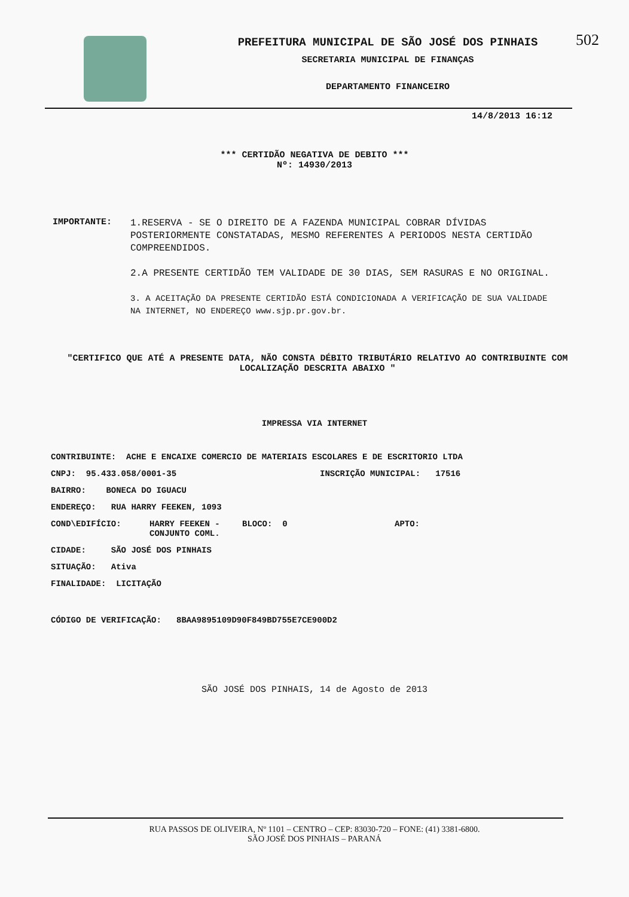502
PREFEITURA MUNICIPAL DE SÃO JOSÉ DOS PINHAIS
SECRETARIA MUNICIPAL DE FINANÇAS
DEPARTAMENTO FINANCEIRO
14/8/2013 16:12
*** CERTIDÃO NEGATIVA DE DEBITO ***
Nº: 14930/2013
IMPORTANTE:
1.RESERVA - SE O DIREITO DE A FAZENDA MUNICIPAL COBRAR DÍVIDAS POSTERIORMENTE CONSTATADAS, MESMO REFERENTES A PERIODOS NESTA CERTIDÃO COMPREENDIDOS.
2.A PRESENTE CERTIDÃO TEM VALIDADE DE 30 DIAS, SEM RASURAS E NO ORIGINAL.
3. A ACEITAÇÃO DA PRESENTE CERTIDÃO ESTÁ CONDICIONADA A VERIFICAÇÃO DE SUA VALIDADE NA INTERNET, NO ENDEREÇO www.sjp.pr.gov.br.
"CERTIFICO QUE ATÉ A PRESENTE DATA, NÃO CONSTA DÉBITO TRIBUTÁRIO RELATIVO AO CONTRIBUINTE COM LOCALIZAÇÃO DESCRITA ABAIXO "
IMPRESSA VIA INTERNET
CONTRIBUINTE: ACHE E ENCAIXE COMERCIO DE MATERIAIS ESCOLARES E DE ESCRITORIO LTDA
CNPJ: 95.433.058/0001-35 INSCRIÇÃO MUNICIPAL: 17516
BAIRRO: BONECA DO IGUACU
ENDEREÇO: RUA HARRY FEEKEN, 1093
COND\EDIFÍCIO: HARRY FEEKEN - CONJUNTO COML. BLOCO: 0 APTO:
CIDADE: SÃO JOSÉ DOS PINHAIS
SITUAÇÃO: Ativa
FINALIDADE: LICITAÇÃO
CÓDIGO DE VERIFICAÇÃO: 8BAA9895109D90F849BD755E7CE900D2
SÃO JOSÉ DOS PINHAIS, 14 de Agosto de 2013
RUA PASSOS DE OLIVEIRA, Nº 1101 – CENTRO – CEP: 83030-720 – FONE: (41) 3381-6800.
SÃO JOSÉ DOS PINHAIS – PARANÁ